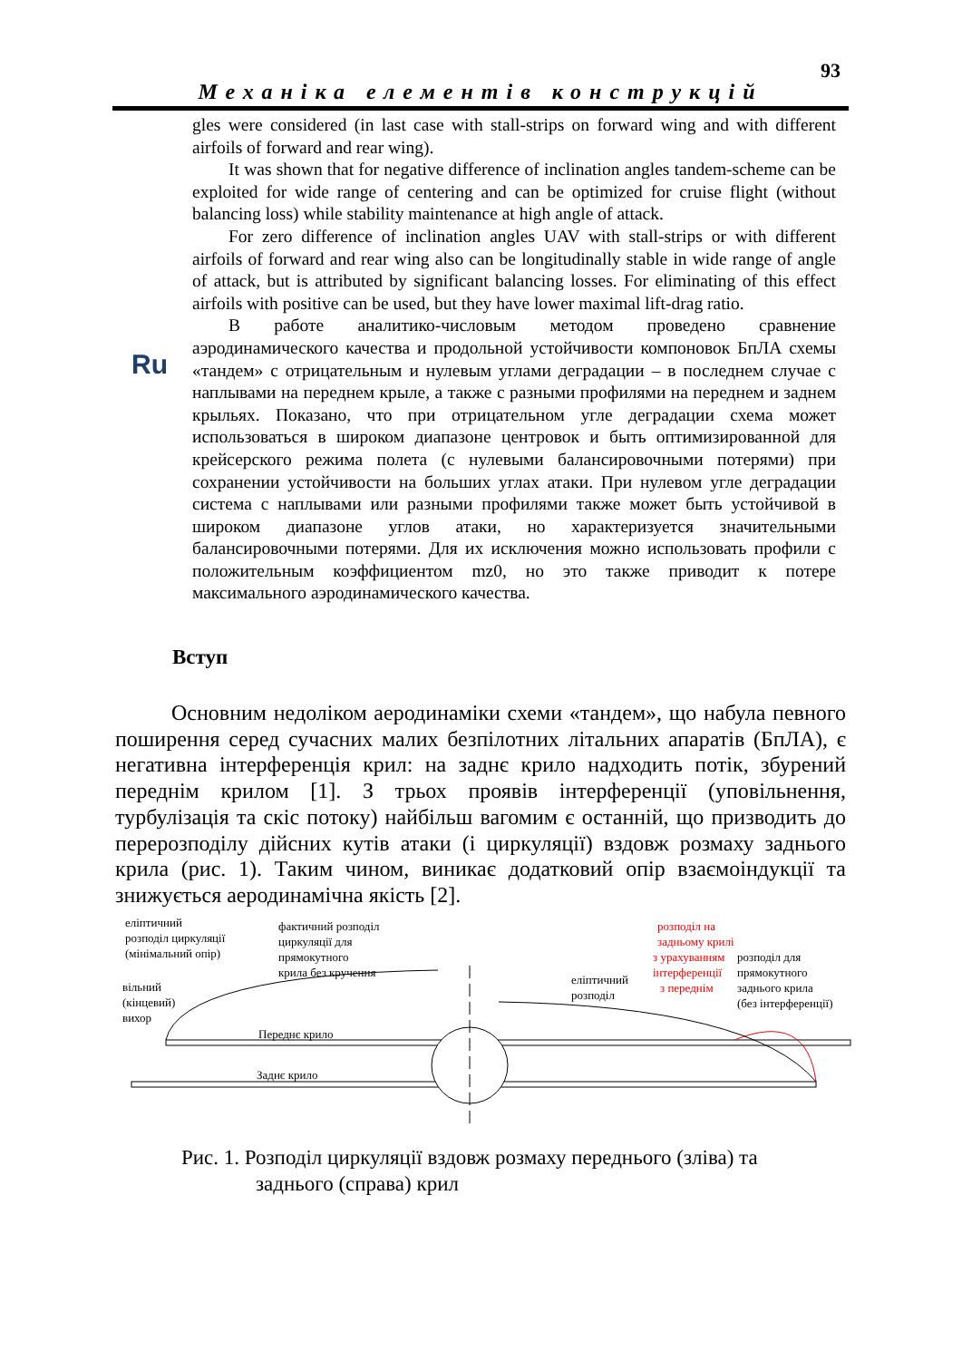93
Механіка елементів конструкцій
gles were considered (in last case with stall-strips on forward wing and with different airfoils of forward and rear wing).
It was shown that for negative difference of inclination angles tandem-scheme can be exploited for wide range of centering and can be optimized for cruise flight (without balancing loss) while stability maintenance at high angle of attack.
For zero difference of inclination angles UAV with stall-strips or with different airfoils of forward and rear wing also can be longitudinally stable in wide range of angle of attack, but is attributed by significant balancing losses. For eliminating of this effect airfoils with positive can be used, but they have lower maximal lift-drag ratio.
В работе аналитико-числовым методом проведено сравнение аэродинамического качества и продольной устойчивости компоновок БпЛА схемы «тандем» с отрицательным и нулевым углами деградации – в последнем случае с наплывами на переднем крыле, а также с разными профилями на переднем и заднем крыльях. Показано, что при отрицательном угле деградации схема может использоваться в широком диапазоне центровок и быть оптимизированной для крейсерского режима полета (с нулевыми балансировочными потерями) при сохранении устойчивости на больших углах атаки. При нулевом угле деградации система с наплывами или разными профилями также может быть устойчивой в широком диапазоне углов атаки, но характеризуется значительными балансировочными потерями. Для их исключения можно использовать профили с положительным коэффициентом mz0, но это также приводит к потере максимального аэродинамического качества.
Ru
Вступ
Основним недоліком аеродинаміки схеми «тандем», що набула певного поширення серед сучасних малих безпілотних літальних апаратів (БпЛА), є негативна інтерференція крил: на заднє крило надходить потік, збурений переднім крилом [1]. З трьох проявів інтерференції (уповільнення, турбулізація та скіс потоку) найбільш вагомим є останній, що призводить до перерозподілу дійсних кутів атаки (і циркуляції) вздовж розмаху заднього крила (рис. 1). Таким чином, виникає додатковий опір взаємоіндукції та знижується аеродинамічна якість [2].
еліптичний
розподіл циркуляції
(мінімальний опір)
фактичний розподіл
циркуляції для
прямокутного
крила без кручення
вільний
(кінцевий)
вихор
еліптичний
розподіл
розподіл на
задньому крилі
з урахуванням
інтерференції
з переднім
розподіл для
прямокутного
заднього крила
(без інтерференції)
Переднє крило
Заднє крило
Рис. 1. Розподіл циркуляції вздовж розмаху переднього (зліва) та
заднього (справа) крил